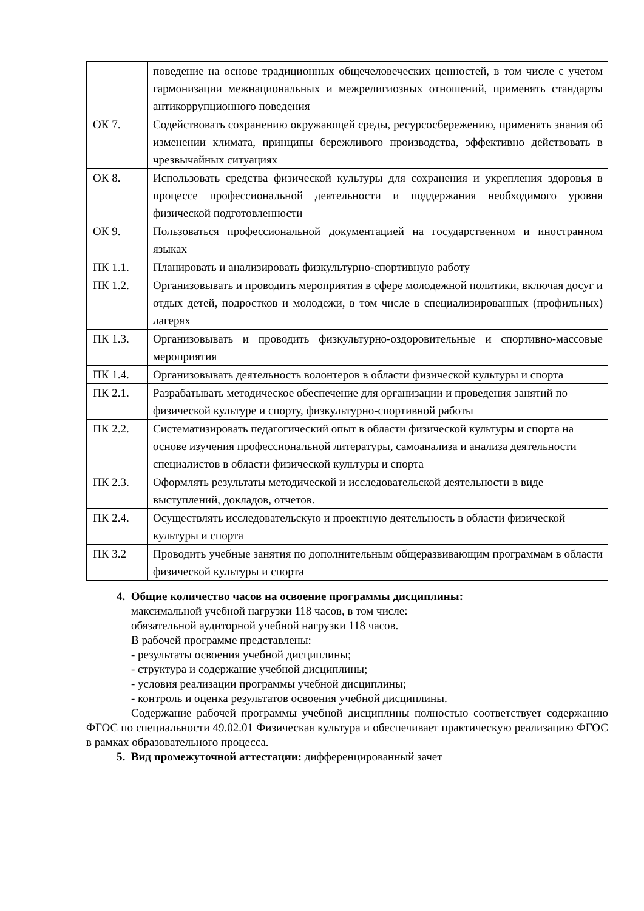| | поведение на основе традиционных общечеловеческих ценностей, в том числе с учетом гармонизации межнациональных и межрелигиозных отношений, применять стандарты антикоррупционного поведения |
| ОК 7. | Содействовать сохранению окружающей среды, ресурсосбережению, применять знания об изменении климата, принципы бережливого производства, эффективно действовать в чрезвычайных ситуациях |
| ОК 8. | Использовать средства физической культуры для сохранения и укрепления здоровья в процессе профессиональной деятельности и поддержания необходимого уровня физической подготовленности |
| ОК 9. | Пользоваться профессиональной документацией на государственном и иностранном языках |
| ПК 1.1. | Планировать и анализировать физкультурно-спортивную работу |
| ПК 1.2. | Организовывать и проводить мероприятия в сфере молодежной политики, включая досуг и отдых детей, подростков и молодежи, в том числе в специализированных (профильных) лагерях |
| ПК 1.3. | Организовывать и проводить физкультурно-оздоровительные и спортивно-массовые мероприятия |
| ПК 1.4. | Организовывать деятельность волонтеров в области физической культуры и спорта |
| ПК 2.1. | Разрабатывать методическое обеспечение для организации и проведения занятий по физической культуре и спорту, физкультурно-спортивной работы |
| ПК 2.2. | Систематизировать педагогический опыт в области физической культуры и спорта на основе изучения профессиональной литературы, самоанализа и анализа деятельности специалистов в области физической культуры и спорта |
| ПК 2.3. | Оформлять результаты методической и исследовательской деятельности в виде выступлений, докладов, отчетов. |
| ПК 2.4. | Осуществлять исследовательскую и проектную деятельность в области физической культуры и спорта |
| ПК 3.2 | Проводить учебные занятия по дополнительным общеразвивающим программам в области физической культуры и спорта |
4. Общие количество часов на освоение программы дисциплины:
максимальной учебной нагрузки 118 часов, в том числе:
обязательной аудиторной учебной нагрузки 118 часов.
В рабочей программе представлены:
- результаты освоения учебной дисциплины;
- структура и содержание учебной дисциплины;
- условия реализации программы учебной дисциплины;
- контроль и оценка результатов освоения учебной дисциплины.
Содержание рабочей программы учебной дисциплины полностью соответствует содержанию ФГОС по специальности 49.02.01 Физическая культура и обеспечивает практическую реализацию ФГОС в рамках образовательного процесса.
5. Вид промежуточной аттестации: дифференцированный зачет